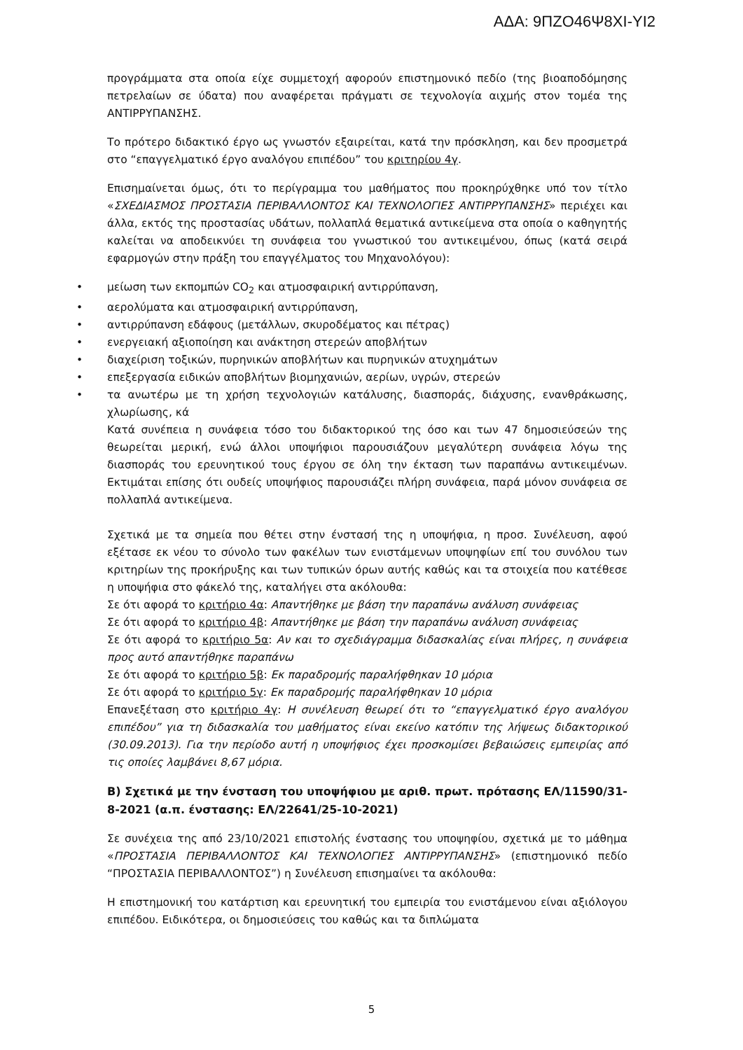ΑΔΑ: 9ΠΖΟ46Ψ8ΧΙ-ΥΙ2
προγράμματα στα οποία είχε συμμετοχή αφορούν επιστημονικό πεδίο (της βιοαποδόμησης πετρελαίων σε ύδατα) που αναφέρεται πράγματι σε τεχνολογία αιχμής στον τομέα της ΑΝΤΙΡΡΥΠΑΝΣΗΣ.
Το πρότερο διδακτικό έργο ως γνωστόν εξαιρείται, κατά την πρόσκληση, και δεν προσμετρά στο “επαγγελματικό έργο αναλόγου επιπέδου” του κριτηρίου 4γ.
Επισημαίνεται όμως, ότι το περίγραμμα του μαθήματος που προκηρύχθηκε υπό τον τίτλο «ΣΧΕΔΙΑΣΜΟΣ ΠΡΟΣΤΑΣΙΑ ΠΕΡΙΒΑΛΛΟΝΤΟΣ ΚΑΙ ΤΕΧΝΟΛΟΓΙΕΣ ΑΝΤΙΡΡΥΠΑΝΣΗΣ» περιέχει και άλλα, εκτός της προστασίας υδάτων, πολλαπλά θεματικά αντικείμενα στα οποία ο καθηγητής καλείται να αποδεικνύει τη συνάφεια του γνωστικού του αντικειμένου, όπως (κατά σειρά εφαρμογών στην πράξη του επαγγέλματος του Μηχανολόγου):
• μείωση των εκπομπών CO<sub>2</sub> και ατμοσφαιρική αντιρρύπανση,
• αερολύματα και ατμοσφαιρική αντιρρύπανση,
• αντιρρύπανση εδάφους (μετάλλων, σκυροδέματος και πέτρας)
• ενεργειακή αξιοποίηση και ανάκτηση στερεών αποβλήτων
• διαχείριση τοξικών, πυρηνικών αποβλήτων και πυρηνικών ατυχημάτων
• επεξεργασία ειδικών αποβλήτων βιομηχανιών, αερίων, υγρών, στερεών
• τα ανωτέρω με τη χρήση τεχνολογιών κατάλυσης, διασποράς, διάχυσης, ενανθράκωσης, χλωρίωσης, κά
Κατά συνέπεια η συνάφεια τόσο του διδακτορικού της όσο και των 47 δημοσιεύσεών της θεωρείται μερική, ενώ άλλοι υποψήφιοι παρουσιάζουν μεγαλύτερη συνάφεια λόγω της διασποράς του ερευνητικού τους έργου σε όλη την έκταση των παραπάνω αντικειμένων. Εκτιμάται επίσης ότι ουδείς υποψήφιος παρουσιάζει πλήρη συνάφεια, παρά μόνον συνάφεια σε πολλαπλά αντικείμενα.
Σχετικά με τα σημεία που θέτει στην ένστασή της η υποψήφια, η προσ. Συνέλευση, αφού εξέτασε εκ νέου το σύνολο των φακέλων των ενιστάμενων υποψηφίων επί του συνόλου των κριτηρίων της προκήρυξης και των τυπικών όρων αυτής καθώς και τα στοιχεία που κατέθεσε η υποψήφια στο φάκελό της, καταλήγει στα ακόλουθα:
Σε ότι αφορά το κριτήριο 4α: Απαντήθηκε με βάση την παραπάνω ανάλυση συνάφειας
Σε ότι αφορά το κριτήριο 4β: Απαντήθηκε με βάση την παραπάνω ανάλυση συνάφειας
Σε ότι αφορά το κριτήριο 5α: Αν και το σχεδιάγραμμα διδασκαλίας είναι πλήρες, η συνάφεια προς αυτό απαντήθηκε παραπάνω
Σε ότι αφορά το κριτήριο 5β: Εκ παραδρομής παραλήφθηκαν 10 μόρια
Σε ότι αφορά το κριτήριο 5γ: Εκ παραδρομής παραλήφθηκαν 10 μόρια
Επανεξέταση στο κριτήριο 4γ: Η συνέλευση θεωρεί ότι το “επαγγελματικό έργο αναλόγου επιπέδου” για τη διδασκαλία του μαθήματος είναι εκείνο κατόπιν της λήψεως διδακτορικού (30.09.2013). Για την περίοδο αυτή η υποψήφιος έχει προσκομίσει βεβαιώσεις εμπειρίας από τις οποίες λαμβάνει 8,67 μόρια.
Β) Σχετικά με την ένσταση του υποψήφιου με αριθ. πρωτ. πρότασης ΕΛ/11590/31-8-2021 (α.π. ένστασης: ΕΛ/22641/25-10-2021)
Σε συνέχεια της από 23/10/2021 επιστολής ένστασης του υποψηφίου, σχετικά με το μάθημα «ΠΡΟΣΤΑΣΙΑ ΠΕΡΙΒΑΛΛΟΝΤΟΣ ΚΑΙ ΤΕΧΝΟΛΟΓΙΕΣ ΑΝΤΙΡΡΥΠΑΝΣΗΣ» (επιστημονικό πεδίο “ΠΡΟΣΤΑΣΙΑ ΠΕΡΙΒΑΛΛΟΝΤΟΣ”) η Συνέλευση επισημαίνει τα ακόλουθα:
Η επιστημονική του κατάρτιση και ερευνητική του εμπειρία του ενιστάμενου είναι αξιόλογου επιπέδου. Ειδικότερα, οι δημοσιεύσεις του καθώς και τα διπλώματα
5